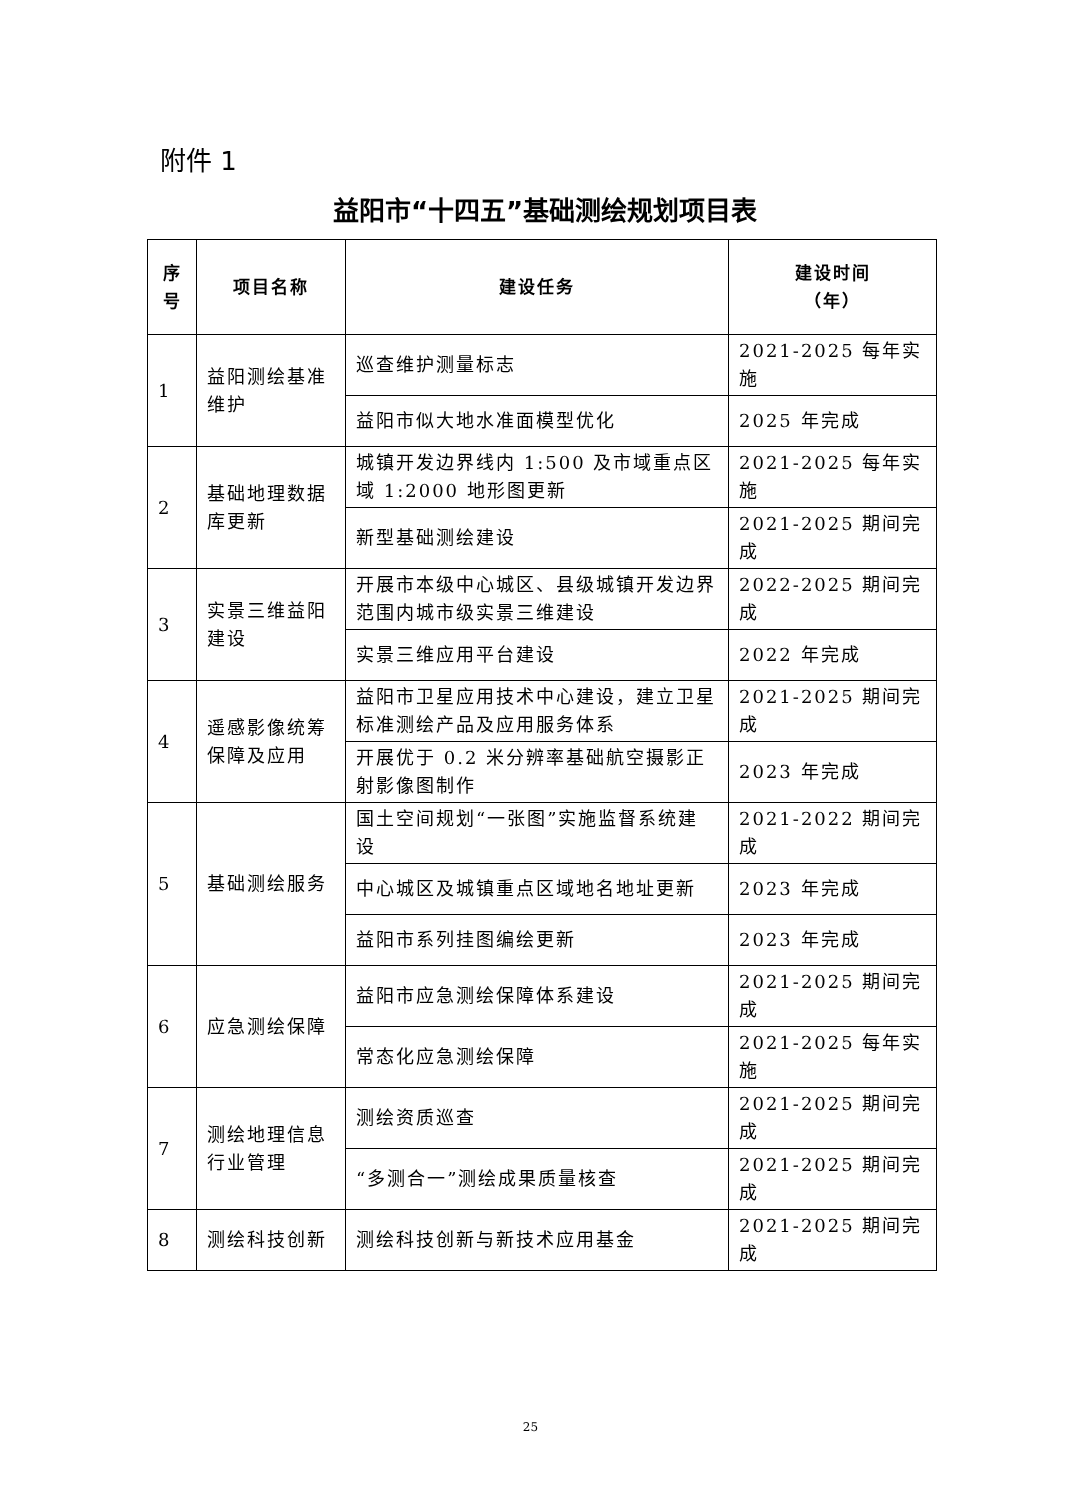附件 1
益阳市“十四五”基础测绘规划项目表
| 序 号 | 项目名称 | 建设任务 | 建设时间 （年） |
| --- | --- | --- | --- |
| 1 | 益阳测绘基准维护 | 巡查维护测量标志 | 2021-2025 每年实施 |
| | | 益阳市似大地水准面模型优化 | 2025 年完成 |
| 2 | 基础地理数据库更新 | 城镇开发边界线内 1:500 及市域重点区域 1:2000 地形图更新 | 2021-2025 每年实施 |
| | | 新型基础测绘建设 | 2021-2025 期间完成 |
| 3 | 实景三维益阳建设 | 开展市本级中心城区、县级城镇开发边界范围内城市级实景三维建设 | 2022-2025 期间完成 |
| | | 实景三维应用平台建设 | 2022 年完成 |
| 4 | 遥感影像统筹保障及应用 | 益阳市卫星应用技术中心建设，建立卫星标准测绘产品及应用服务体系 | 2021-2025 期间完成 |
| | | 开展优于 0.2 米分辨率基础航空摄影正射影像图制作 | 2023 年完成 |
| 5 | 基础测绘服务 | 国土空间规划“一张图”实施监督系统建设 | 2021-2022 期间完成 |
| | | 中心城区及城镇重点区域地名地址更新 | 2023 年完成 |
| | | 益阳市系列挂图编绘更新 | 2023 年完成 |
| 6 | 应急测绘保障 | 益阳市应急测绘保障体系建设 | 2021-2025 期间完成 |
| | | 常态化应急测绘保障 | 2021-2025 每年实施 |
| 7 | 测绘地理信息行业管理 | 测绘资质巡查 | 2021-2025 期间完成 |
| | | “多测合一”测绘成果质量核查 | 2021-2025 期间完成 |
| 8 | 测绘科技创新 | 测绘科技创新与新技术应用基金 | 2021-2025 期间完成 |
25